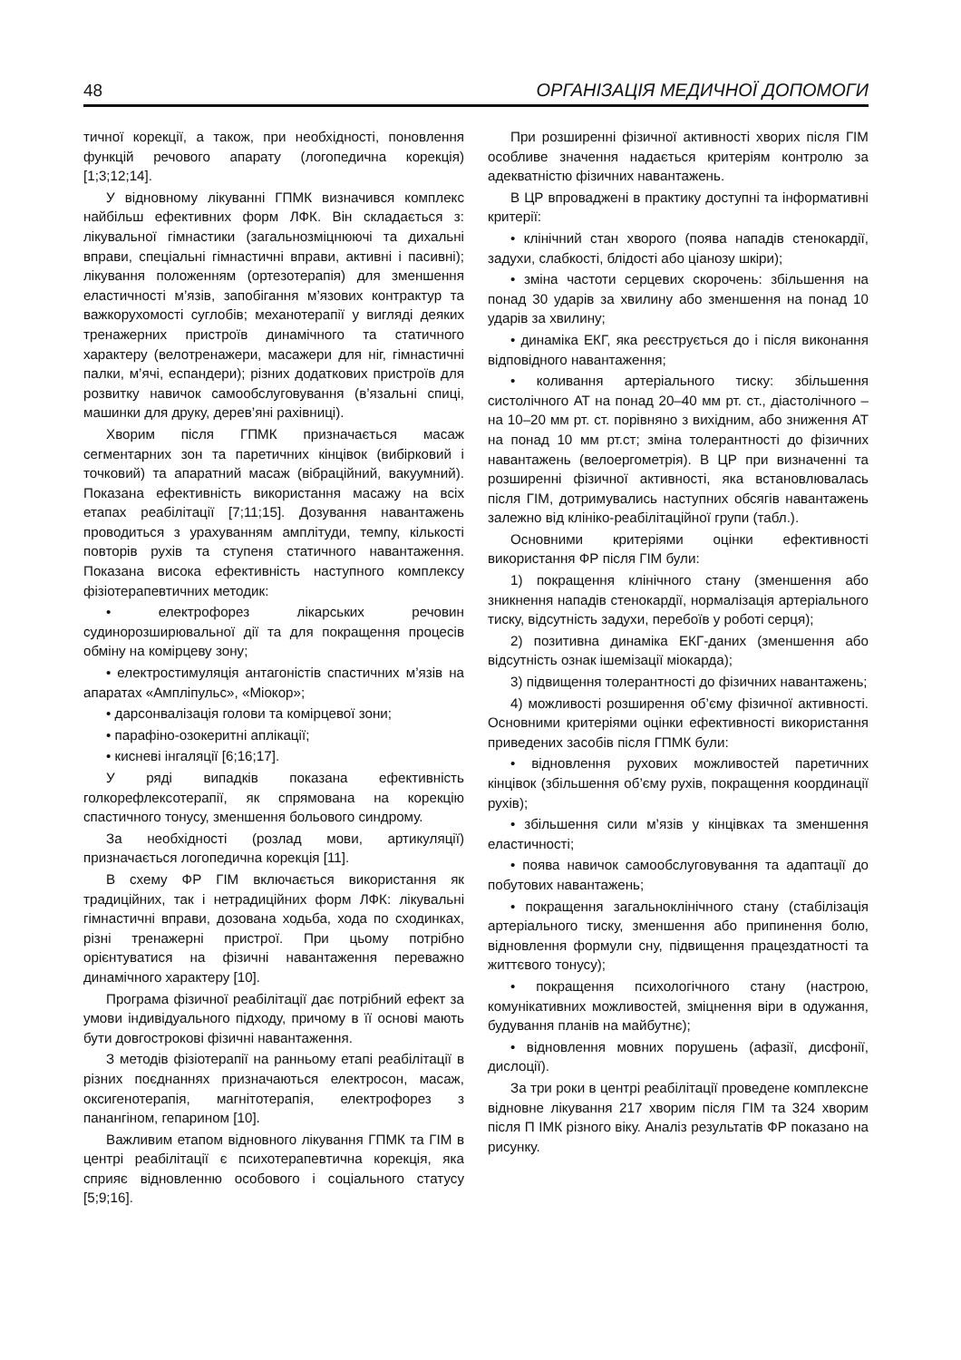48 ОРГАНІЗАЦІЯ МЕДИЧНОЇ ДОПОМОГИ
тичної корекції, а також, при необхідності, поновлення функцій речового апарату (логопедична корекція) [1;3;12;14].
У відновному лікуванні ГПМК визначився комплекс найбільш ефективних форм ЛФК. Він складається з: лікувальної гімнастики (загальнозміцнюючі та дихальні вправи, спеціальні гімнастичні вправи, активні і пасивні); лікування положенням (ортезотерапія) для зменшення еластичності м’язів, запобігання м’язових контрактур та важкорухомості суглобів; механотерапії у вигляді деяких тренажерних пристроїв динамічного та статичного характеру (велотренажери, масажери для ніг, гімнастичні палки, м’ячі, еспандери); різних додаткових пристроїв для розвитку навичок самообслуговування (в’язальні спиці, машинки для друку, дерев’яні рахівниці).
Хворим після ГПМК призначається масаж сегментарних зон та паретичних кінцівок (вибірковий і точковий) та апаратний масаж (вібраційний, вакуумний). Показана ефективність використання масажу на всіх етапах реабілітації [7;11;15]. Дозування навантажень проводиться з урахуванням амплітуди, темпу, кількості повторів рухів та ступеня статичного навантаження. Показана висока ефективність наступного комплексу фізіотерапевтичних методик:
• електрофорез лікарських речовин судинорозширювальної дії та для покращення процесів обміну на комірцеву зону;
• електростимуляція антагоністів спастичних м’язів на апаратах «Ампліпульс», «Міокор»;
• дарсонвалізація голови та комірцевої зони;
• парафіно-озокеритні аплікації;
• кисневі інгаляції [6;16;17].
У ряді випадків показана ефективність голкорефлексотерапії, як спрямована на корекцію спастичного тонусу, зменшення больового синдрому.
За необхідності (розлад мови, артикуляції) призначається логопедична корекція [11].
В схему ФР ГІМ включається використання як традиційних, так і нетрадиційних форм ЛФК: лікувальні гімнастичні вправи, дозована ходьба, хода по сходинках, різні тренажерні пристрої. При цьому потрібно орієнтуватися на фізичні навантаження переважно динамічного характеру [10].
Програма фізичної реабілітації дає потрібний ефект за умови індивідуального підходу, причому в її основі мають бути довгострокові фізичні навантаження.
З методів фізіотерапії на ранньому етапі реабілітації в різних поєднаннях призначаються електросон, масаж, оксигенотерапія, магнітотерапія, електрофорез з панангіном, гепарином [10].
Важливим етапом відновного лікування ГПМК та ГІМ в центрі реабілітації є психотерапевтична корекція, яка сприяє відновленню особового і соціального статусу [5;9;16].
При розширенні фізичної активності хворих після ГІМ особливе значення надається критеріям контролю за адекватністю фізичних навантажень.
В ЦР впроваджені в практику доступні та інформативні критерії:
• клінічний стан хворого (поява нападів стенокардії, задухи, слабкості, блідості або ціанозу шкіри);
• зміна частоти серцевих скорочень: збільшення на понад 30 ударів за хвилину або зменшення на понад 10 ударів за хвилину;
• динаміка ЕКГ, яка реєструється до і після виконання відповідного навантаження;
• коливання артеріального тиску: збільшення систолічного АТ на понад 20–40 мм рт. ст., діастолічного – на 10–20 мм рт. ст. порівняно з вихідним, або зниження АТ на понад 10 мм рт.ст; зміна толерантності до фізичних навантажень (велоергометрія). В ЦР при визначенні та розширенні фізичної активності, яка встановлювалась після ГІМ, дотримувались наступних обсягів навантажень залежно від клініко-реабілітаційної групи (табл.).
Основними критеріями оцінки ефективності використання ФР після ГІМ були:
1) покращення клінічного стану (зменшення або зникнення нападів стенокардії, нормалізація артеріального тиску, відсутність задухи, перебоїв у роботі серця);
2) позитивна динаміка ЕКГ-даних (зменшення або відсутність ознак ішемізації міокарда);
3) підвищення толерантності до фізичних навантажень;
4) можливості розширення об’єму фізичної активності. Основними критеріями оцінки ефективності використання приведених засобів після ГПМК були:
• відновлення рухових можливостей паретичних кінцівок (збільшення об’єму рухів, покращення координації рухів);
• збільшення сили м’язів у кінцівках та зменшення еластичності;
• поява навичок самообслуговування та адаптації до побутових навантажень;
• покращення загальноклінічного стану (стабілізація артеріального тиску, зменшення або припинення болю, відновлення формули сну, підвищення працездатності та життєвого тонусу);
• покращення психологічного стану (настрою, комунікативних можливостей, зміцнення віри в одужання, будування планів на майбутнє);
• відновлення мовних порушень (афазії, дисфонії, дислоції).
За три роки в центрі реабілітації проведене комплексне відновне лікування 217 хворим після ГІМ та 324 хворим після П ІМК різного віку. Аналіз результатів ФР показано на рисунку.